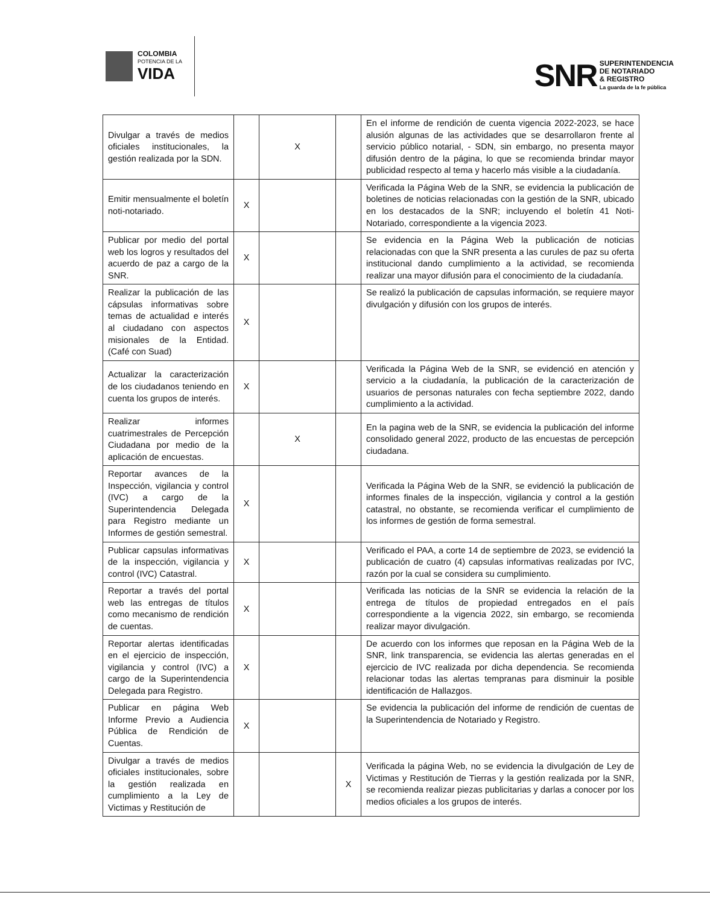COLOMBIA
POTENCIA DE LA
VIDA
SNR
SUPERINTENDENCIA
DE NOTARIADO
& REGISTRO
La guarda de la fe pública
| Divulgar a través de medios oficiales institucionales, la gestión realizada por la SDN. | | X | | En el informe de rendición de cuenta vigencia 2022-2023, se hace alusión algunas de las actividades que se desarrollaron frente al servicio público notarial, - SDN, sin embargo, no presenta mayor difusión dentro de la página, lo que se recomienda brindar mayor publicidad respecto al tema y hacerlo más visible a la ciudadanía. |
| Emitir mensualmente el boletín noti-notariado. | X | | | Verificada la Página Web de la SNR, se evidencia la publicación de boletines de noticias relacionadas con la gestión de la SNR, ubicado en los destacados de la SNR; incluyendo el boletín 41 Noti-Notariado, correspondiente a la vigencia 2023. |
| Publicar por medio del portal web los logros y resultados del acuerdo de paz a cargo de la SNR. | X | | | Se evidencia en la Página Web la publicación de noticias relacionadas con que la SNR presenta a las curules de paz su oferta institucional dando cumplimiento a la actividad, se recomienda realizar una mayor difusión para el conocimiento de la ciudadanía. |
| Realizar la publicación de las cápsulas informativas sobre temas de actualidad e interés al ciudadano con aspectos misionales de la Entidad. (Café con Suad) | X | | | Se realizó la publicación de capsulas información, se requiere mayor divulgación y difusión con los grupos de interés. |
| Actualizar la caracterización de los ciudadanos teniendo en cuenta los grupos de interés. | X | | | Verificada la Página Web de la SNR, se evidenció en atención y servicio a la ciudadanía, la publicación de la caracterización de usuarios de personas naturales con fecha septiembre 2022, dando cumplimiento a la actividad. |
| Realizar informes cuatrimestrales de Percepción Ciudadana por medio de la aplicación de encuestas. | | X | | En la pagina web de la SNR, se evidencia la publicación del informe consolidado general 2022, producto de las encuestas de percepción ciudadana. |
| Reportar avances de la Inspección, vigilancia y control (IVC) a cargo de la Superintendencia Delegada para Registro mediante un Informes de gestión semestral. | X | | | Verificada la Página Web de la SNR, se evidenció la publicación de informes finales de la inspección, vigilancia y control a la gestión catastral, no obstante, se recomienda verificar el cumplimiento de los informes de gestión de forma semestral. |
| Publicar capsulas informativas de la inspección, vigilancia y control (IVC) Catastral. | X | | | Verificado el PAA, a corte 14 de septiembre de 2023, se evidenció la publicación de cuatro (4) capsulas informativas realizadas por IVC, razón por la cual se considera su cumplimiento. |
| Reportar a través del portal web las entregas de títulos como mecanismo de rendición de cuentas. | X | | | Verificada las noticias de la SNR se evidencia la relación de la entrega de títulos de propiedad entregados en el país correspondiente a la vigencia 2022, sin embargo, se recomienda realizar mayor divulgación. |
| Reportar alertas identificadas en el ejercicio de inspección, vigilancia y control (IVC) a cargo de la Superintendencia Delegada para Registro. | X | | | De acuerdo con los informes que reposan en la Página Web de la SNR, link transparencia, se evidencia las alertas generadas en el ejercicio de IVC realizada por dicha dependencia. Se recomienda relacionar todas las alertas tempranas para disminuir la posible identificación de Hallazgos. |
| Publicar en página Web Informe Previo a Audiencia Pública de Rendición de Cuentas. | X | | | Se evidencia la publicación del informe de rendición de cuentas de la Superintendencia de Notariado y Registro. |
| Divulgar a través de medios oficiales institucionales, sobre la gestión realizada en cumplimiento a la Ley de Victimas y Restitución de | | | X | Verificada la página Web, no se evidencia la divulgación de Ley de Victimas y Restitución de Tierras y la gestión realizada por la SNR, se recomienda realizar piezas publicitarias y darlas a conocer por los medios oficiales a los grupos de interés. |